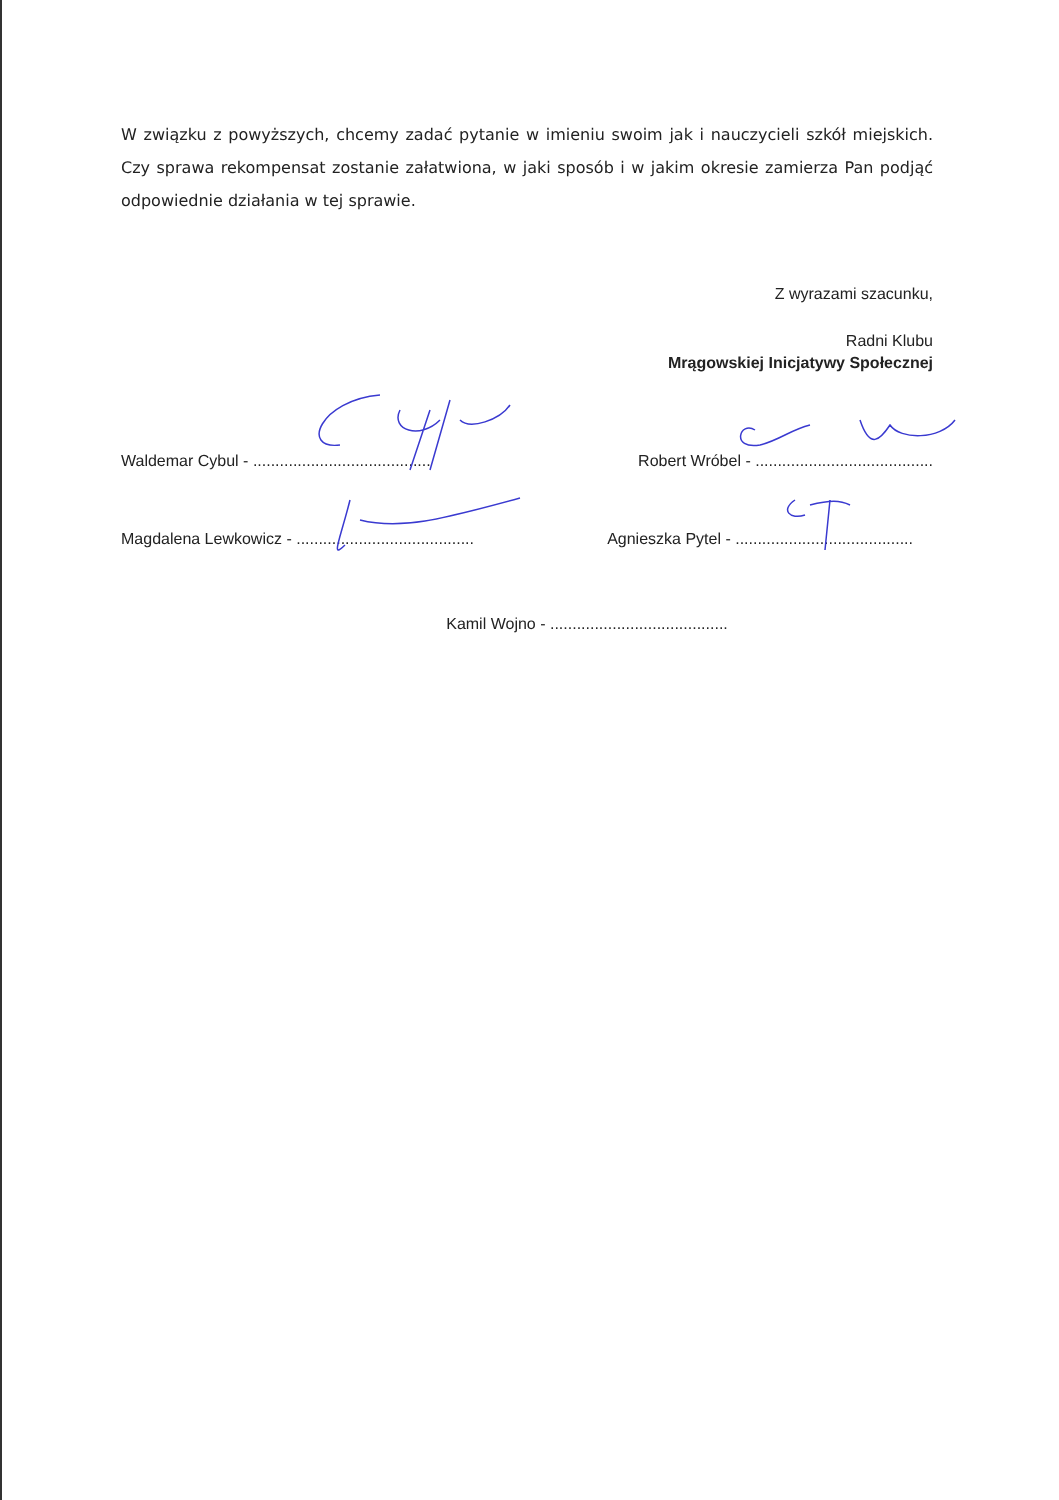W związku z powyższych, chcemy zadać pytanie w imieniu swoim jak i nauczycieli szkół miejskich. Czy sprawa rekompensat zostanie załatwiona, w jaki sposób i w jakim okresie zamierza Pan podjąć odpowiednie działania w tej sprawie.
Z wyrazami szacunku,
Radni Klubu
Mrągowskiej Inicjatywy Społecznej
Waldemar Cybul - ........................................ Robert Wróbel - ........................................
Magdalena Lewkowicz - ........................................ Agnieszka Pytel - ........................................
Kamil Wojno - ........................................